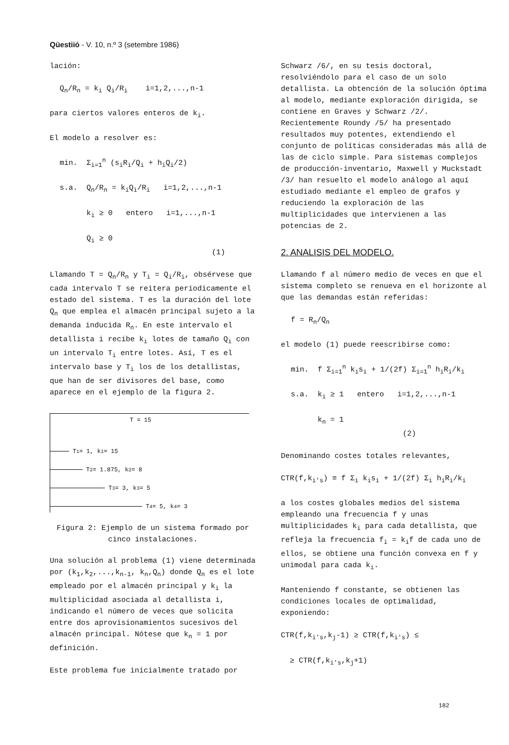Qüestiió - V. 10, n.º 3 (setembre 1986)
lación:
Q<sub>n</sub>/R<sub>n</sub> = k<sub>i</sub> Q<sub>i</sub>/R<sub>i</sub> i=1,2,...,n-1
para ciertos valores enteros de k<sub>i</sub>.
El modelo a resolver es:
min. Σ<sub>i=1</sub><sup>n</sup> (s<sub>i</sub>R<sub>i</sub>/Q<sub>i</sub> + h<sub>i</sub>Q<sub>i</sub>/2)
s.a. Q<sub>n</sub>/R<sub>n</sub> = k<sub>i</sub>Q<sub>i</sub>/R<sub>i</sub> i=1,2,...,n-1 k<sub>i</sub> ≥ 0 entero i=1,...,n-1 Q<sub>i</sub> ≥ 0 (1)
Llamando T = Q<sub>n</sub>/R<sub>n</sub> y T<sub>i</sub> = Q<sub>i</sub>/R<sub>i</sub>, obsérvese que cada intervalo T se reitera periodicamente el estado del sistema. T es la duración del lote Q<sub>n</sub> que emplea el almacén principal sujeto a la demanda inducida R<sub>n</sub>. En este intervalo el detallista i recibe k<sub>i</sub> lotes de tamaño Q<sub>i</sub> con un intervalo T<sub>i</sub> entre lotes. Así, T es el intervalo base y T<sub>i</sub> los de los detallistas, que han de ser divisores del base, como aparece en el ejemplo de la figura 2.
T = 15
T<sub>1</sub> = 1, k<sub>1</sub> = 15
T<sub>2</sub> = 1.875, k<sub>2</sub> = 8
T<sub>3</sub> = 3, k<sub>3</sub> = 5
T<sub>4</sub> = 5, k<sub>4</sub> = 3
Figura 2: Ejemplo de un sistema formado por cinco instalaciones.
Una solución al problema (1) viene determinada por (k<sub>1</sub>,k<sub>2</sub>,...,k<sub>n-1</sub>, k<sub>n</sub>,Q<sub>n</sub>) donde Q<sub>n</sub> es el lote empleado por el almacén principal y k<sub>i</sub> la multiplicidad asociada al detallista i, indicando el número de veces que solicita entre dos aprovisionamientos sucesivos del almacén principal. Nótese que k<sub>n</sub> = 1 por definición.
Este problema fue inicialmente tratado por
Schwarz /6/, en su tesis doctoral, resolviéndolo para el caso de un solo detallista. La obtención de la solución óptima al modelo, mediante exploración dirigida, se contiene en Graves y Schwarz /2/. Recientemente Roundy /5/ ha presentado resultados muy potentes, extendiendo el conjunto de políticas consideradas más allá de las de ciclo simple. Para sistemas complejos de producción-inventario, Maxwell y Muckstadt /3/ han resuelto el modelo análogo al aquí estudiado mediante el empleo de grafos y reduciendo la exploración de las multiplicidades que intervienen a las potencias de 2.
2. ANALISIS DEL MODELO.
Llamando f al número medio de veces en que el sistema completo se renueva en el horizonte al que las demandas están referidas:
f = R<sub>n</sub>/Q<sub>n</sub>
el modelo (1) puede reescribirse como:
min. f Σ<sub>i=1</sub><sup>n</sup> k<sub>i</sub>s<sub>i</sub> + 1/(2f) Σ<sub>i=1</sub><sup>n</sup> h<sub>i</sub>R<sub>i</sub>/k<sub>i</sub>
s.a. k<sub>i</sub> ≥ 1 entero i=1,2,...,n-1 k<sub>n</sub> = 1 (2)
Denominando costes totales relevantes,
CTR(f,k<sub>i's</sub>) ≡ f Σ<sub>i</sub> k<sub>i</sub>s<sub>i</sub> + 1/(2f) Σ<sub>i</sub> h<sub>i</sub>R<sub>i</sub>/k<sub>i</sub>
a los costes globales medios del sistema empleando una frecuencia f y unas multiplicidades k<sub>i</sub> para cada detallista, que refleja la frecuencia f<sub>i</sub> = k<sub>i</sub>f de cada uno de ellos, se obtiene una función convexa en f y unimodal para cada k<sub>i</sub>.
Manteniendo f constante, se obtienen las condiciones locales de optimalidad, exponiendo:
CTR(f,k<sub>i's</sub>,k<sub>j</sub>-1) ≥ CTR(f,k<sub>i's</sub>) ≤ ≥ CTR(f,k<sub>i's</sub>,k<sub>j</sub>+1)
182